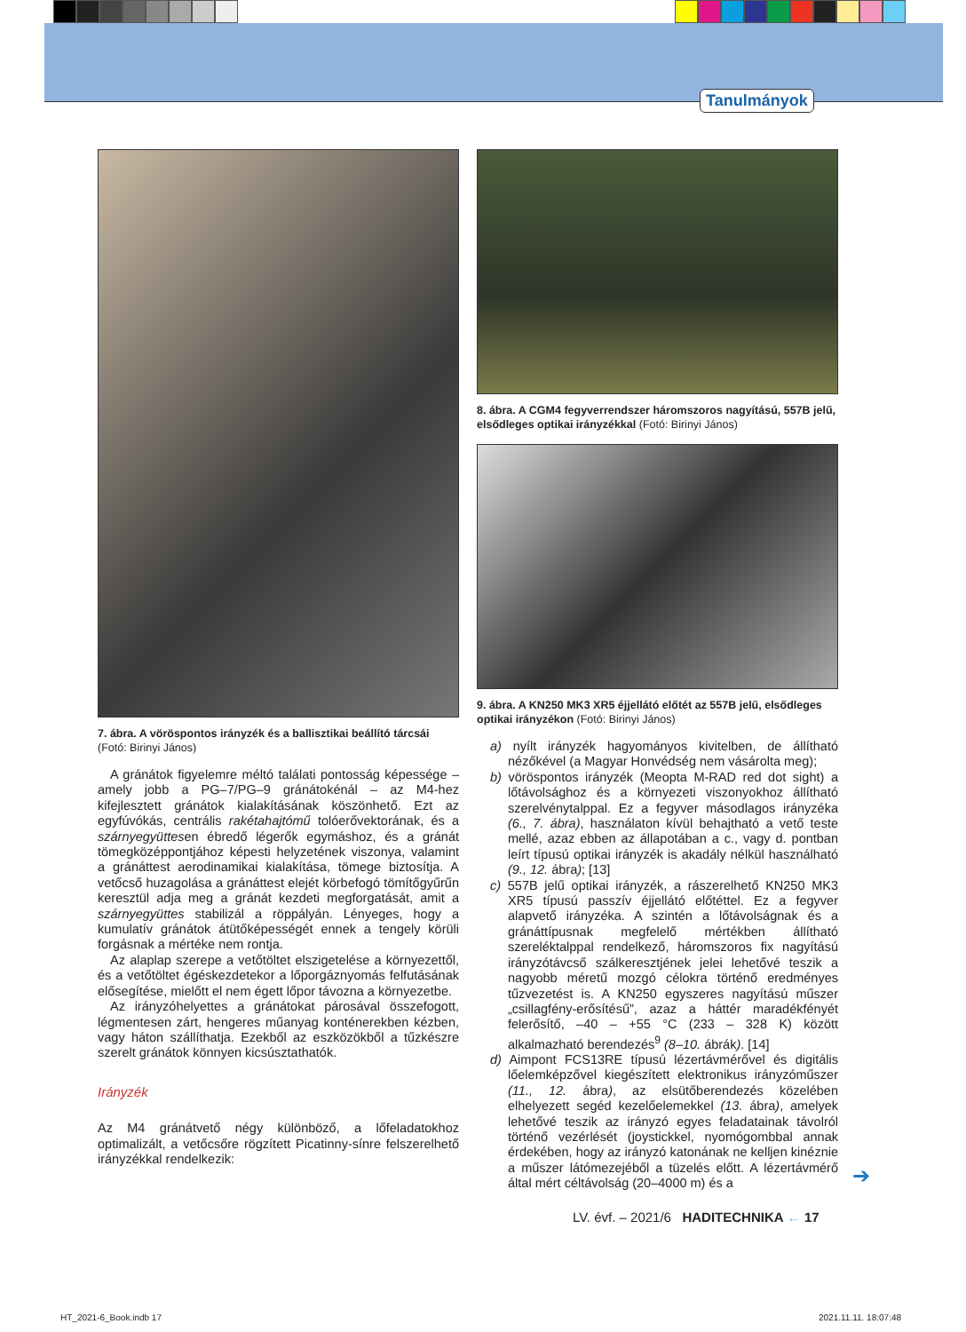Tanulmányok
7. ábra. A vöröspontos irányzék és a ballisztikai beállító tárcsái (Fotó: Birinyi János)
A gránátok figyelemre méltó találati pontosság képessége – amely jobb a PG–7/PG–9 gránátokénál – az M4-hez kifejlesztett gránátok kialakításának köszönhető. Ezt az egyfúvókás, centrális rakétahajtómű tolóerővektorának, és a szárnyegyüttesen ébredő légerők egymáshoz, és a gránát tömegközéppontjához képesti helyzetének viszonya, valamint a gránáttest aerodinamikai kialakítása, tömege biztosítja. A vetőcső huzagolása a gránáttest elejét körbefogó tömítőgyűrűn keresztül adja meg a gránát kezdeti megforgatását, amit a szárnyegyüttes stabilizál a röppályán. Lényeges, hogy a kumulatív gránátok átütőképességét ennek a tengely körüli forgásnak a mértéke nem rontja.
Az alaplap szerepe a vetőtöltet elszigetelése a környezettől, és a vetőtöltet égéskezdetekor a lőporgáznyomás felfutásának elősegítése, mielőtt el nem égett lőpor távozna a környezetbe.
Az irányzóhelyettes a gránátokat párosával összefogott, légmentesen zárt, hengeres műanyag konténerekben kézben, vagy háton szállíthatja. Ezekből az eszközökből a tűzkészre szerelt gránátok könnyen kicsúsztathatók.
Irányzék
Az M4 gránátvető négy különböző, a lőfeladatokhoz optimalizált, a vetőcsőre rögzített Picatinny-sínre felszerelhető irányzékkal rendelkezik:
8. ábra. A CGM4 fegyverrendszer háromszoros nagyítású, 557B jelű, elsődleges optikai irányzékkal (Fotó: Birinyi János)
9. ábra. A KN250 MK3 XR5 éjjellátó előtét az 557B jelű, elsődleges optikai irányzékon (Fotó: Birinyi János)
a) nyílt irányzék hagyományos kivitelben, de állítható nézőkével (a Magyar Honvédség nem vásárolta meg);
b) vöröspontos irányzék (Meopta M-RAD red dot sight) a lőtávolsághoz és a környezeti viszonyokhoz állítható szerelvénytalppal. Ez a fegyver másodlagos irányzéka (6., 7. ábra), használaton kívül behajtható a vető teste mellé, azaz ebben az állapotában a c., vagy d. pontban leírt típusú optikai irányzék is akadály nélkül használható (9., 12. ábra); [13]
c) 557B jelű optikai irányzék, a rászerelhető KN250 MK3 XR5 típusú passzív éjjellátó előtéttel. Ez a fegyver alapvető irányzéka. A szintén a lőtávolságnak és a gránáttípusnak megfelelő mértékben állítható szereléktalppal rendelkező, háromszoros fix nagyítású irányzótávcső szálkeresztjének jelei lehetővé teszik a nagyobb méretű mozgó célokra történő eredményes tűzvezetést is. A KN250 egyszeres nagyítású műszer „csillagfény-erősítésű”, azaz a háttér maradékfényét felerősítő, –40 – +55 °C (233 – 328 K) között alkalmazható berendezés<sup>9</sup> (8–10. ábrák). [14]
d) Aimpont FCS13RE típusú lézertávmérővel és digitális lőelemképzővel kiegészített elektronikus irányzóműszer (11., 12. ábra), az elsütőberendezés közelében elhelyezett segéd kezelőelemekkel (13. ábra), amelyek lehetővé teszik az irányzó egyes feladatainak távolról történő vezérlését (joystickkel, nyomógombbal annak érdekében, hogy az irányzó katonának ne kelljen kinéznie a műszer látómezejéből a tüzelés előtt. A lézertávmérő által mért céltávolság (20–4000 m) és a
➔
LV. évf. – 2021/6 HADITECHNIKA ← 17
HT_2021-6_Book.indb 17 2021.11.11. 18:07:48